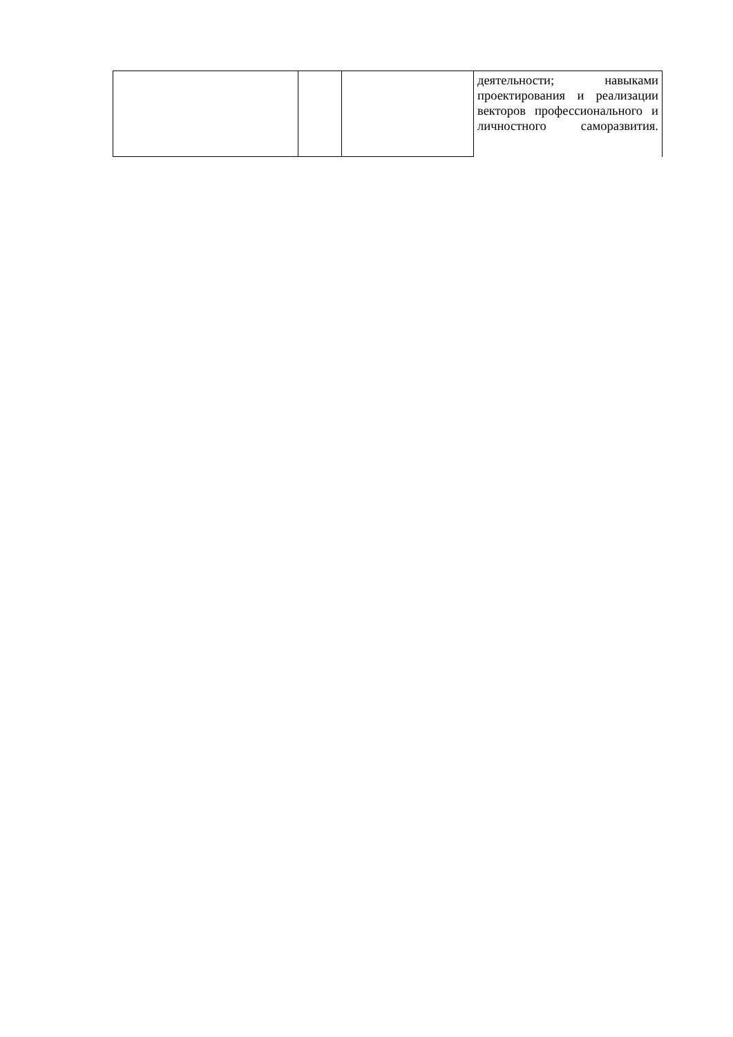| | | | деятельности; навыками проектирования и реализации векторов профессионального и личностного саморазвития. |